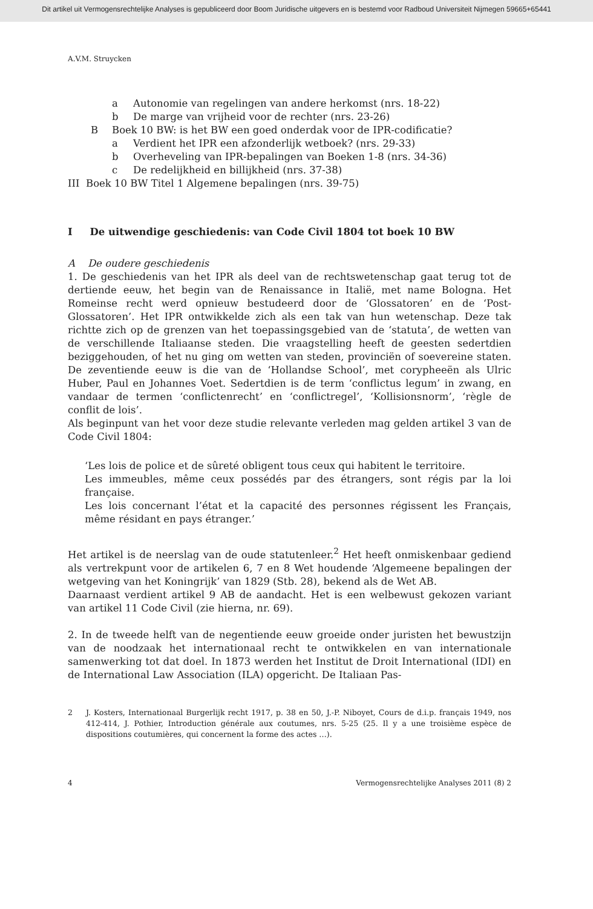Dit artikel uit Vermogensrechtelijke Analyses is gepubliceerd door Boom Juridische uitgevers en is bestemd voor Radboud Universiteit Nijmegen 59665+65441
A.V.M. Struycken
a Autonomie van regelingen van andere herkomst (nrs. 18-22)
b De marge van vrijheid voor de rechter (nrs. 23-26)
B Boek 10 BW: is het BW een goed onderdak voor de IPR-codificatie?
a Verdient het IPR een afzonderlijk wetboek? (nrs. 29-33)
b Overheveling van IPR-bepalingen van Boeken 1-8 (nrs. 34-36)
c De redelijkheid en billijkheid (nrs. 37-38)
III Boek 10 BW Titel 1 Algemene bepalingen (nrs. 39-75)
I De uitwendige geschiedenis: van Code Civil 1804 tot boek 10 BW
A De oudere geschiedenis
1. De geschiedenis van het IPR als deel van de rechtswetenschap gaat terug tot de dertiende eeuw, het begin van de Renaissance in Italië, met name Bologna. Het Romeinse recht werd opnieuw bestudeerd door de ‘Glossatoren’ en de ‘Post-Glossatoren’. Het IPR ontwikkelde zich als een tak van hun wetenschap. Deze tak richtte zich op de grenzen van het toepassingsgebied van de ‘statuta’, de wetten van de verschillende Italiaanse steden. Die vraagstelling heeft de geesten sedertdien beziggehouden, of het nu ging om wetten van steden, provinciën of soevereine staten. De zeventiende eeuw is die van de ‘Hollandse School’, met corypheeën als Ulric Huber, Paul en Johannes Voet. Sedertdien is de term ‘conflictus legum’ in zwang, en vandaar de termen ‘conflictenrecht’ en ‘conflictregel’, ‘Kollisionsnorm’, ‘règle de conflit de lois’.
Als beginpunt van het voor deze studie relevante verleden mag gelden artikel 3 van de Code Civil 1804:
‘Les lois de police et de sûreté obligent tous ceux qui habitent le territoire.
Les immeubles, même ceux possédés par des étrangers, sont régis par la loi française.
Les lois concernant l’état et la capacité des personnes régissent les Français, même résidant en pays étranger.’
Het artikel is de neerslag van de oude statutenleer.<sup>2</sup> Het heeft onmiskenbaar gediend als vertrekpunt voor de artikelen 6, 7 en 8 Wet houdende ‘Algemeene bepalingen der wetgeving van het Koningrijk’ van 1829 (Stb. 28), bekend als de Wet AB.
Daarnaast verdient artikel 9 AB de aandacht. Het is een welbewust gekozen variant van artikel 11 Code Civil (zie hierna, nr. 69).
2. In de tweede helft van de negentiende eeuw groeide onder juristen het bewustzijn van de noodzaak het internationaal recht te ontwikkelen en van internationale samenwerking tot dat doel. In 1873 werden het Institut de Droit International (IDI) en de International Law Association (ILA) opgericht. De Italiaan Pas-
2 J. Kosters, Internationaal Burgerlijk recht 1917, p. 38 en 50, J.-P. Niboyet, Cours de d.i.p. français 1949, nos 412-414, J. Pothier, Introduction générale aux coutumes, nrs. 5-25 (25. Il y a une troisième espèce de dispositions coutumières, qui concernent la forme des actes …).
4 Vermogensrechtelijke Analyses 2011 (8) 2